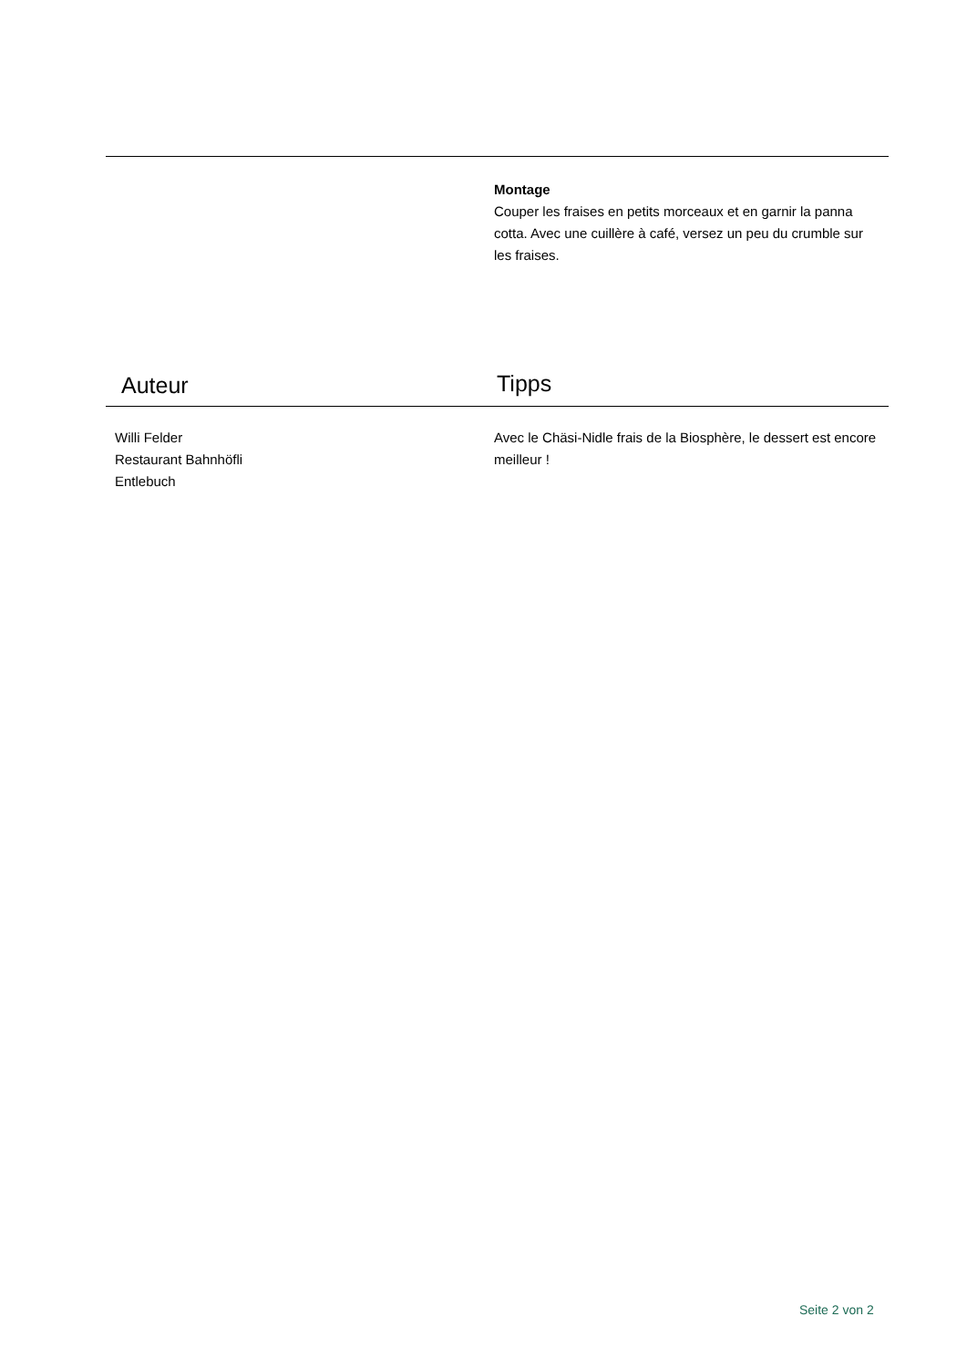Montage
Couper les fraises en petits morceaux et en garnir la panna cotta. Avec une cuillère à café, versez un peu du crumble sur les fraises.
Auteur
Tipps
Willi Felder
Restaurant Bahnhöfli
Entlebuch
Avec le Chäsi-Nidle frais de la Biosphère, le dessert est encore meilleur !
Seite 2 von 2